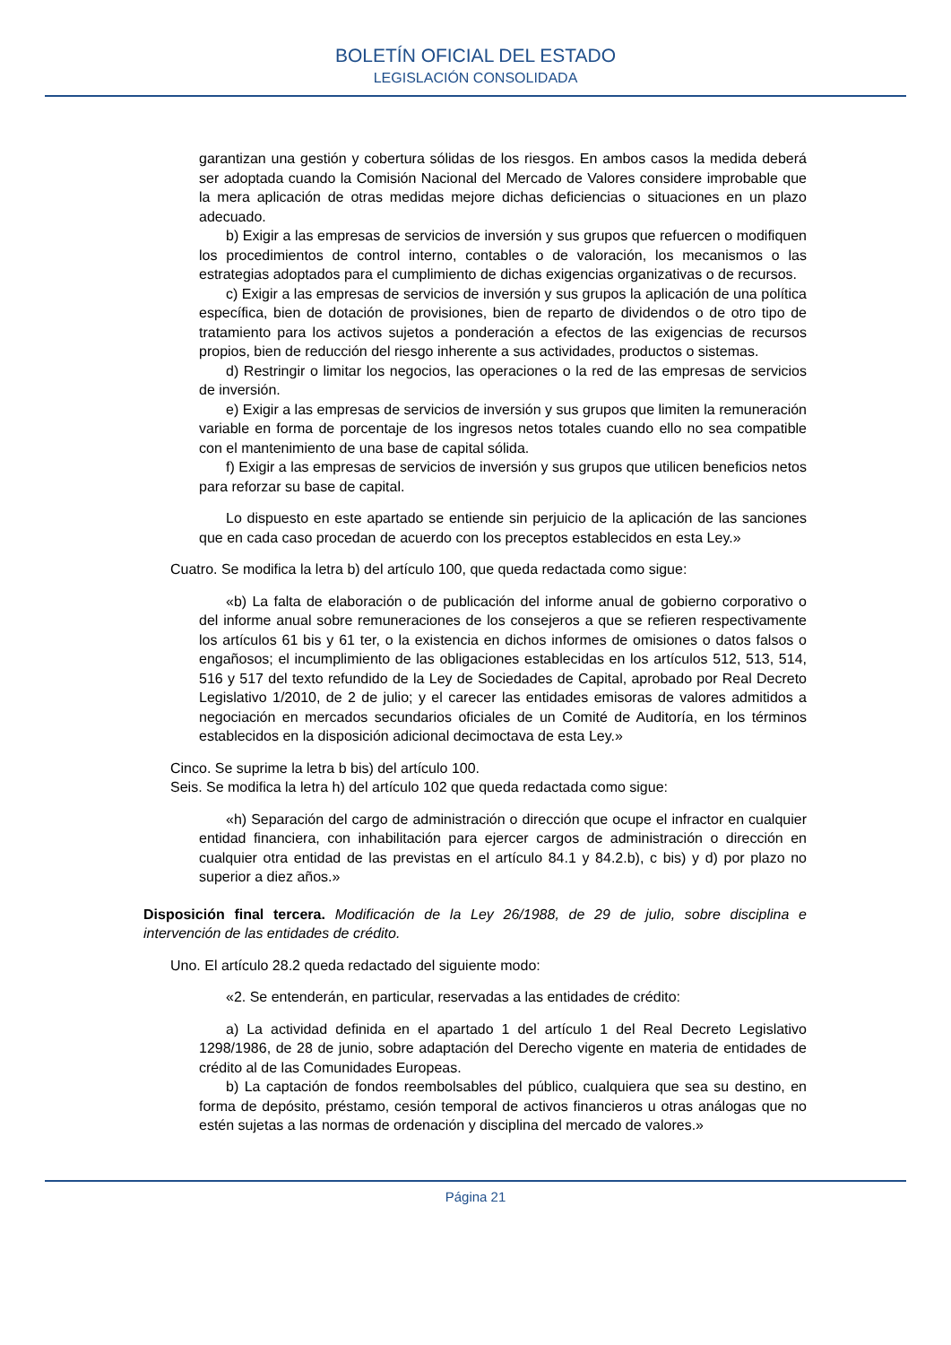BOLETÍN OFICIAL DEL ESTADO
LEGISLACIÓN CONSOLIDADA
garantizan una gestión y cobertura sólidas de los riesgos. En ambos casos la medida deberá ser adoptada cuando la Comisión Nacional del Mercado de Valores considere improbable que la mera aplicación de otras medidas mejore dichas deficiencias o situaciones en un plazo adecuado.
b) Exigir a las empresas de servicios de inversión y sus grupos que refuercen o modifiquen los procedimientos de control interno, contables o de valoración, los mecanismos o las estrategias adoptados para el cumplimiento de dichas exigencias organizativas o de recursos.
c) Exigir a las empresas de servicios de inversión y sus grupos la aplicación de una política específica, bien de dotación de provisiones, bien de reparto de dividendos o de otro tipo de tratamiento para los activos sujetos a ponderación a efectos de las exigencias de recursos propios, bien de reducción del riesgo inherente a sus actividades, productos o sistemas.
d) Restringir o limitar los negocios, las operaciones o la red de las empresas de servicios de inversión.
e) Exigir a las empresas de servicios de inversión y sus grupos que limiten la remuneración variable en forma de porcentaje de los ingresos netos totales cuando ello no sea compatible con el mantenimiento de una base de capital sólida.
f) Exigir a las empresas de servicios de inversión y sus grupos que utilicen beneficios netos para reforzar su base de capital.
Lo dispuesto en este apartado se entiende sin perjuicio de la aplicación de las sanciones que en cada caso procedan de acuerdo con los preceptos establecidos en esta Ley.»
Cuatro. Se modifica la letra b) del artículo 100, que queda redactada como sigue:
«b) La falta de elaboración o de publicación del informe anual de gobierno corporativo o del informe anual sobre remuneraciones de los consejeros a que se refieren respectivamente los artículos 61 bis y 61 ter, o la existencia en dichos informes de omisiones o datos falsos o engañosos; el incumplimiento de las obligaciones establecidas en los artículos 512, 513, 514, 516 y 517 del texto refundido de la Ley de Sociedades de Capital, aprobado por Real Decreto Legislativo 1/2010, de 2 de julio; y el carecer las entidades emisoras de valores admitidos a negociación en mercados secundarios oficiales de un Comité de Auditoría, en los términos establecidos en la disposición adicional decimoctava de esta Ley.»
Cinco. Se suprime la letra b bis) del artículo 100.
Seis. Se modifica la letra h) del artículo 102 que queda redactada como sigue:
«h) Separación del cargo de administración o dirección que ocupe el infractor en cualquier entidad financiera, con inhabilitación para ejercer cargos de administración o dirección en cualquier otra entidad de las previstas en el artículo 84.1 y 84.2.b), c bis) y d) por plazo no superior a diez años.»
Disposición final tercera. Modificación de la Ley 26/1988, de 29 de julio, sobre disciplina e intervención de las entidades de crédito.
Uno. El artículo 28.2 queda redactado del siguiente modo:
«2. Se entenderán, en particular, reservadas a las entidades de crédito:
a) La actividad definida en el apartado 1 del artículo 1 del Real Decreto Legislativo 1298/1986, de 28 de junio, sobre adaptación del Derecho vigente en materia de entidades de crédito al de las Comunidades Europeas.
b) La captación de fondos reembolsables del público, cualquiera que sea su destino, en forma de depósito, préstamo, cesión temporal de activos financieros u otras análogas que no estén sujetas a las normas de ordenación y disciplina del mercado de valores.»
Página 21